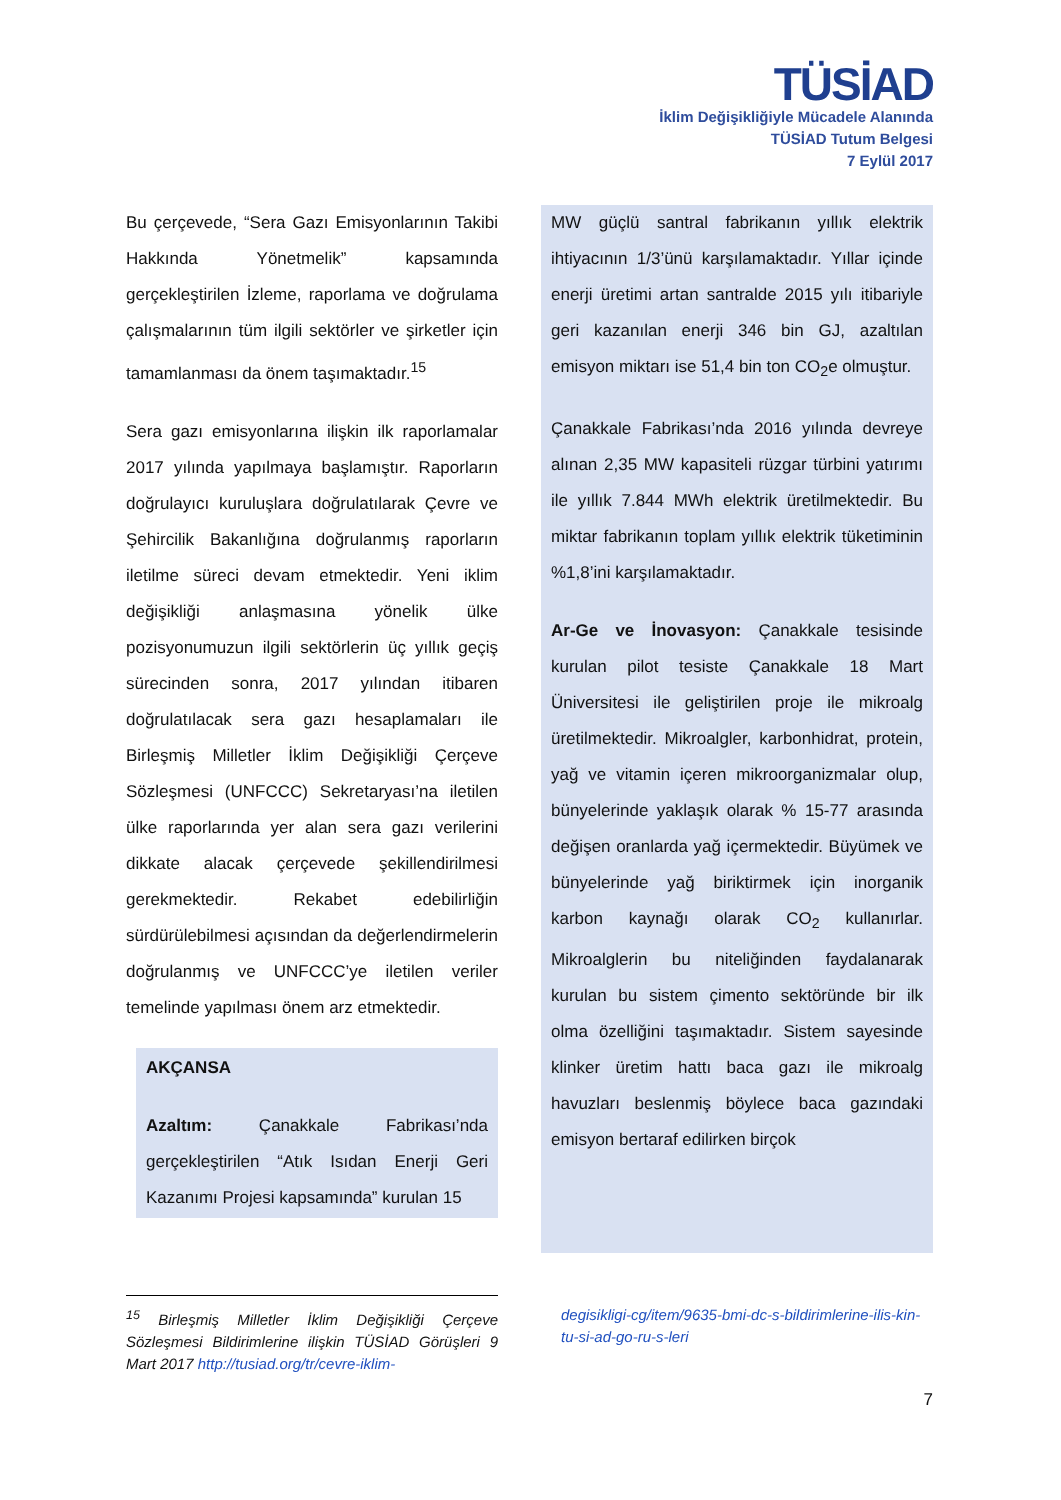TÜSİAD
İklim Değişikliğiyle Mücadele Alanında
TÜSİAD Tutum Belgesi
7 Eylül 2017
Bu çerçevede, “Sera Gazı Emisyonlarının Takibi Hakkında Yönetmelik” kapsamında gerçekleştirilen İzleme, raporlama ve doğrulama çalışmalarının tüm ilgili sektörler ve şirketler için tamamlanması da önem taşımaktadır.<sup>15</sup>
Sera gazı emisyonlarına ilişkin ilk raporlamalar 2017 yılında yapılmaya başlamıştır. Raporların doğrulayıcı kuruluşlara doğrulatılarak Çevre ve Şehircilik Bakanlığına doğrulanmış raporların iletilme süreci devam etmektedir. Yeni iklim değişikliği anlaşmasına yönelik ülke pozisyonumuzun ilgili sektörlerin üç yıllık geçiş sürecinden sonra, 2017 yılından itibaren doğrulatılacak sera gazı hesaplamaları ile Birleşmiş Milletler İklim Değişikliği Çerçeve Sözleşmesi (UNFCCC) Sekretaryası’na iletilen ülke raporlarında yer alan sera gazı verilerini dikkate alacak çerçevede şekillendirilmesi gerekmektedir. Rekabet edebilirliğin sürdürülebilmesi açısından da değerlendirmelerin doğrulanmış ve UNFCCC’ye iletilen veriler temelinde yapılması önem arz etmektedir.
AKÇANSA
Azaltım: Çanakkale Fabrikası’nda gerçekleştirilen “Atık Isıdan Enerji Geri Kazanımı Projesi kapsamında” kurulan 15
MW güçlü santral fabrikanın yıllık elektrik ihtiyacının 1/3’ünü karşılamaktadır. Yıllar içinde enerji üretimi artan santralde 2015 yılı itibariyle geri kazanılan enerji 346 bin GJ, azaltılan emisyon miktarı ise 51,4 bin ton CO<sub>2</sub>e olmuştur.
Çanakkale Fabrikası’nda 2016 yılında devreye alınan 2,35 MW kapasiteli rüzgar türbini yatırımı ile yıllık 7.844 MWh elektrik üretilmektedir. Bu miktar fabrikanın toplam yıllık elektrik tüketiminin %1,8’ini karşılamaktadır.
Ar-Ge ve İnovasyon: Çanakkale tesisinde kurulan pilot tesiste Çanakkale 18 Mart Üniversitesi ile geliştirilen proje ile mikroalg üretilmektedir. Mikroalgler, karbonhidrat, protein, yağ ve vitamin içeren mikroorganizmalar olup, bünyelerinde yaklaşık olarak % 15-77 arasında değişen oranlarda yağ içermektedir. Büyümek ve bünyelerinde yağ biriktirmek için inorganik karbon kaynağı olarak CO<sub>2</sub> kullanırlar. Mikroalglerin bu niteliğinden faydalanarak kurulan bu sistem çimento sektöründe bir ilk olma özelliğini taşımaktadır. Sistem sayesinde klinker üretim hattı baca gazı ile mikroalg havuzları beslenmiş böylece baca gazındaki emisyon bertaraf edilirken birçok
<sup>15</sup> Birleşmiş Milletler İklim Değişikliği Çerçeve Sözleşmesi Bildirimlerine ilişkin TÜSİAD Görüşleri 9 Mart 2017 http://tusiad.org/tr/cevre-iklim-
degisikligi-cg/item/9635-bmi-dc-s-bildirimlerine-ilis-kin-tu-si-ad-go-ru-s-leri
7